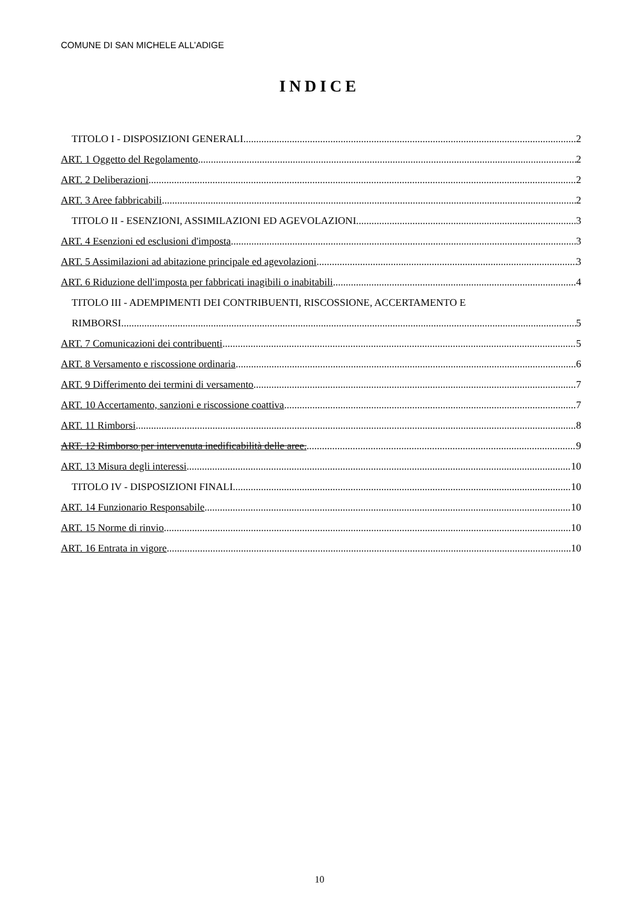COMUNE DI SAN MICHELE ALL’ADIGE
INDICE
TITOLO I - DISPOSIZIONI GENERALI 2
ART. 1 Oggetto del Regolamento 2
ART. 2 Deliberazioni 2
ART. 3 Aree fabbricabili 2
TITOLO II - ESENZIONI, ASSIMILAZIONI ED AGEVOLAZIONI 3
ART. 4 Esenzioni ed esclusioni d'imposta 3
ART. 5 Assimilazioni ad abitazione principale ed agevolazioni 3
ART. 6 Riduzione dell'imposta per fabbricati inagibili o inabitabili 4
TITOLO III - ADEMPIMENTI DEI CONTRIBUENTI, RISCOSSIONE, ACCERTAMENTO E
RIMBORSI 5
ART. 7 Comunicazioni dei contribuenti 5
ART. 8 Versamento e riscossione ordinaria 6
ART. 9 Differimento dei termini di versamento 7
ART. 10 Accertamento, sanzioni e riscossione coattiva 7
ART. 11 Rimborsi 8
ART. 12 Rimborso per intervenuta inedificabilità delle aree. 9
ART. 13 Misura degli interessi 10
TITOLO IV - DISPOSIZIONI FINALI 10
ART. 14 Funzionario Responsabile 10
ART. 15 Norme di rinvio 10
ART. 16 Entrata in vigore 10
10